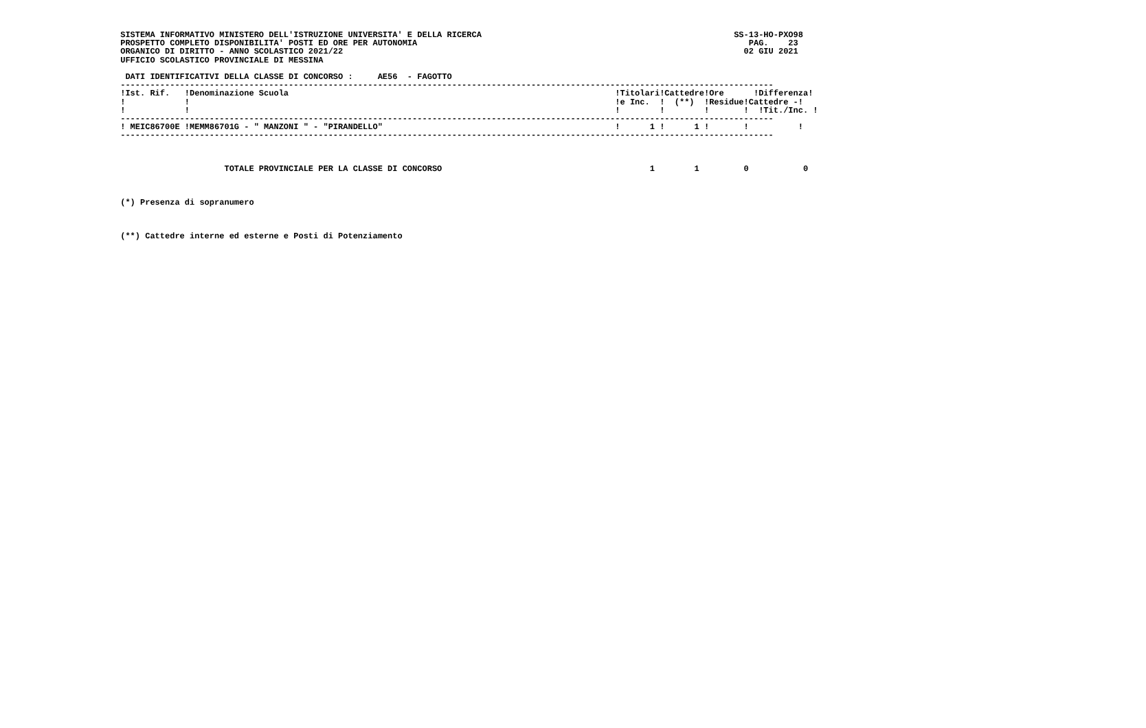SISTEMA INFORMATIVO MINISTERO DELL'ISTRUZIONE UNIVERSITA' E DELLA RICERCA                                                   SS-13-HO-PXO98
 PROSPETTO COMPLETO DISPONIBILITA' POSTI ED ORE PER AUTONOMIA                                                                   PAG.    23
 ORGANICO DI DIRITTO - ANNO SCOLASTICO 2021/22                                                                                 02 GIU 2021
 UFFICIO SCOLASTICO PROVINCIALE DI MESSINA

  DATI IDENTIFICATIVI DELLA CLASSE DI CONCORSO :     AE56  - FAGOTTO
 ------------------------------------------------------------------------------------------------------------------------------------
 !Ist. Rif.   !Denominazione Scuola                                                                  !Titolari!Cattedre!Ore      !Differenza!
 !            !                                                                                      !e Inc.  !  (**)  !Residue!Cattedre -!
 !            !                                                                                      !        !        !       !  !Tit./Inc. !
 ------------------------------------------------------------------------------------------------------------------------------------
 ! MEIC86700E !MEMM86701G - " MANZONI " - "PIRANDELLO"                                               !      1 !      1 !       !          !
 ------------------------------------------------------------------------------------------------------------------------------------



                      TOTALE PROVINCIALE PER LA CLASSE DI CONCORSO                                          1        1         0           0



 (*) Presenza di sopranumero



 (**) Cattedre interne ed esterne e Posti di Potenziamento